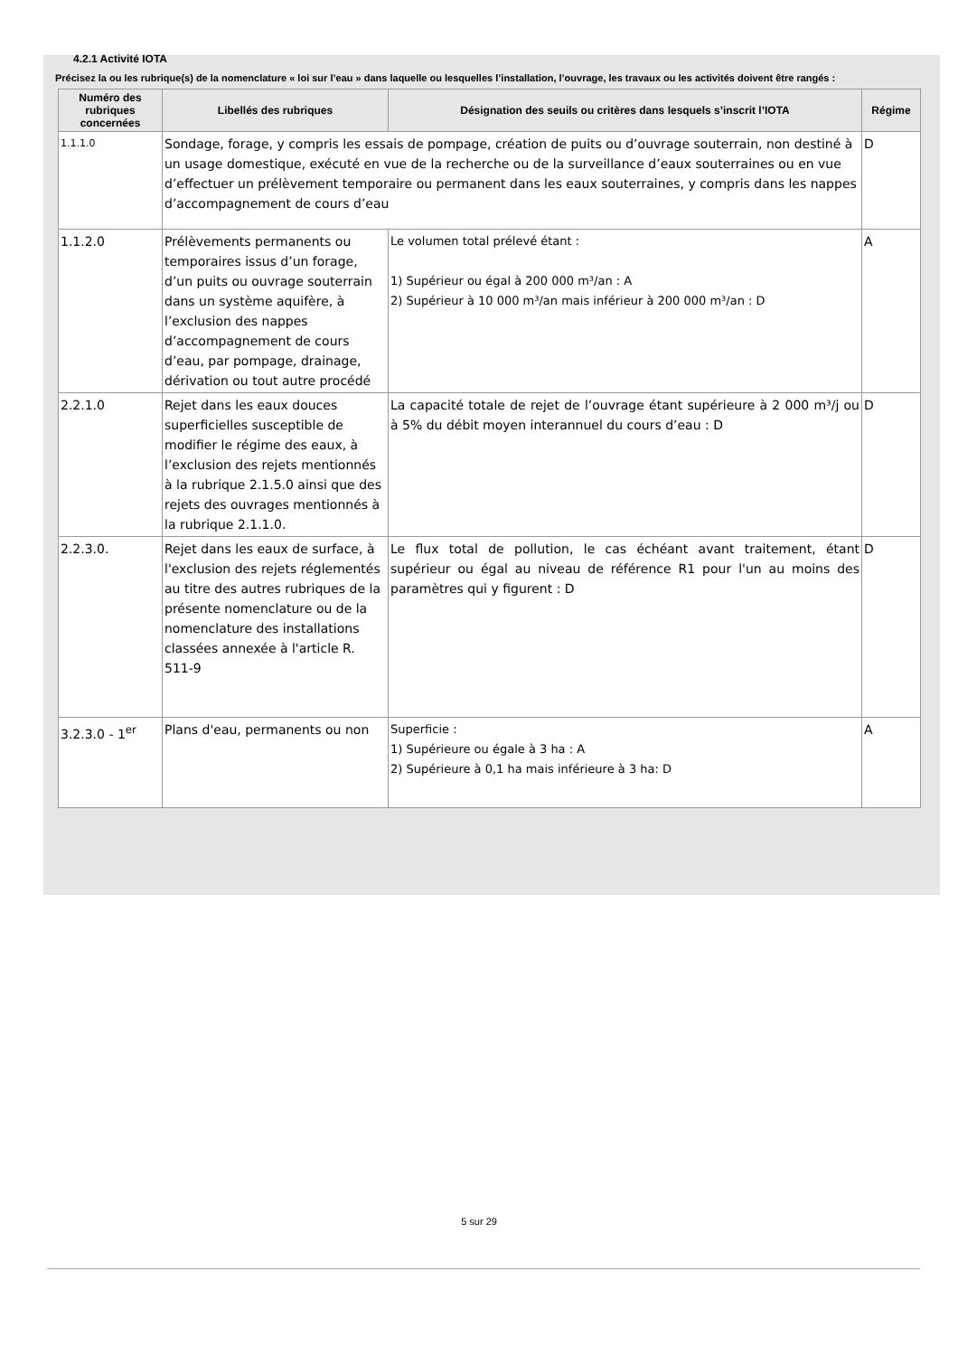4.2.1 Activité IOTA
Précisez la ou les rubrique(s) de la nomenclature « loi sur l’eau » dans laquelle ou lesquelles l’installation, l’ouvrage, les travaux ou les activités doivent être rangés :
| Numéro des rubriques concernées | Libellés des rubriques | Désignation des seuils ou critères dans lesquels s’inscrit l’IOTA | Régime |
| --- | --- | --- | --- |
| 1.1.1.0 | Sondage, forage, y compris les essais de pompage, création de puits ou d’ouvrage souterrain, non destiné à un usage domestique, exécuté en vue de la recherche ou de la surveillance d’eaux souterraines ou en vue d’effectuer un prélèvement temporaire ou permanent dans les eaux souterraines, y compris dans les nappes d’accompagnement de cours d’eau | | D |
| 1.1.2.0 | Prélèvements permanents ou temporaires issus d’un forage, d’un puits ou ouvrage souterrain dans un système aquifère, à l’exclusion des nappes d’accompagnement de cours d’eau, par pompage, drainage, dérivation ou tout autre procédé | Le volumen total prélevé étant : 1) Supérieur ou égal à 200 000 m³/an : A 2) Supérieur à 10 000 m³/an mais inférieur à 200 000 m³/an : D | A |
| 2.2.1.0 | Rejet dans les eaux douces superficielles susceptible de modifier le régime des eaux, à l’exclusion des rejets mentionnés à la rubrique 2.1.5.0 ainsi que des rejets des ouvrages mentionnés à la rubrique 2.1.1.0. | La capacité totale de rejet de l’ouvrage étant supérieure à 2 000 m³/j ou à 5% du débit moyen interannuel du cours d’eau : D | D |
| 2.2.3.0. | Rejet dans les eaux de surface, à l'exclusion des rejets réglementés au titre des autres rubriques de la présente nomenclature ou de la nomenclature des installations classées annexée à l'article R. 511-9 | Le flux total de pollution, le cas échéant avant traitement, étant supérieur ou égal au niveau de référence R1 pour l'un au moins des paramètres qui y figurent : D | D |
| 3.2.3.0 - 1<sup>er</sup> | Plans d'eau, permanents ou non | Superficie : 1) Supérieure ou égale à 3 ha : A 2) Supérieure à 0,1 ha mais inférieure à 3 ha: D | A |
5 sur 29